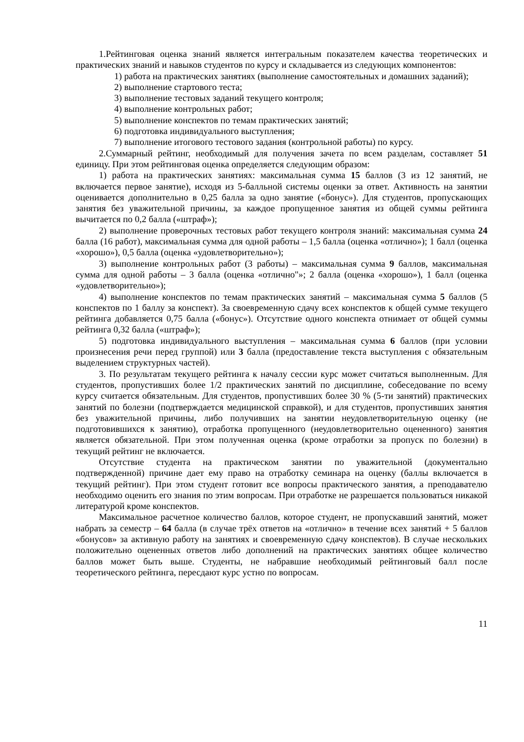1.Рейтинговая оценка знаний является интегральным показателем качества теоретических и практических знаний и навыков студентов по курсу и складывается из следующих компонентов:
1) работа на практических занятиях (выполнение самостоятельных и домашних заданий);
2) выполнение стартового теста;
3) выполнение тестовых заданий текущего контроля;
4) выполнение контрольных работ;
5) выполнение конспектов по темам практических занятий;
6) подготовка индивидуального выступления;
7) выполнение итогового тестового задания (контрольной работы) по курсу.
2.Суммарный рейтинг, необходимый для получения зачета по всем разделам, составляет 51 единицу. При этом рейтинговая оценка определяется следующим образом:
1) работа на практических занятиях: максимальная сумма 15 баллов (3 из 12 занятий, не включается первое занятие), исходя из 5-балльной системы оценки за ответ. Активность на занятии оценивается дополнительно в 0,25 балла за одно занятие («бонус»). Для студентов, пропускающих занятия без уважительной причины, за каждое пропущенное занятия из общей суммы рейтинга вычитается по 0,2 балла («штраф»);
2) выполнение проверочных тестовых работ текущего контроля знаний: максимальная сумма 24 балла (16 работ), максимальная сумма для одной работы – 1,5 балла (оценка «отлично»); 1 балл (оценка «хорошо»), 0,5 балла (оценка «удовлетворительно»);
3) выполнение контрольных работ (3 работы) – максимальная сумма 9 баллов, максимальная сумма для одной работы – 3 балла (оценка «отлично"»; 2 балла (оценка «хорошо»), 1 балл (оценка «удовлетворительно»);
4) выполнение конспектов по темам практических занятий – максимальная сумма 5 баллов (5 конспектов по 1 баллу за конспект). За своевременную сдачу всех конспектов к общей сумме текущего рейтинга добавляется 0,75 балла («бонус»). Отсутствие одного конспекта отнимает от общей суммы рейтинга 0,32 балла («штраф»);
5) подготовка индивидуального выступления – максимальная сумма 6 баллов (при условии произнесения речи перед группой) или 3 балла (предоставление текста выступления с обязательным выделением структурных частей).
3. По результатам текущего рейтинга к началу сессии курс может считаться выполненным. Для студентов, пропустивших более 1/2 практических занятий по дисциплине, собеседование по всему курсу считается обязательным. Для студентов, пропустивших более 30 % (5-ти занятий) практических занятий по болезни (подтверждается медицинской справкой), и для студентов, пропустивших занятия без уважительной причины, либо получивших на занятии неудовлетворительную оценку (не подготовившихся к занятию), отработка пропущенного (неудовлетворительно оцененного) занятия является обязательной. При этом полученная оценка (кроме отработки за пропуск по болезни) в текущий рейтинг не включается.
Отсутствие студента на практическом занятии по уважительной (документально подтвержденной) причине дает ему право на отработку семинара на оценку (баллы включается в текущий рейтинг). При этом студент готовит все вопросы практического занятия, а преподавателю необходимо оценить его знания по этим вопросам. При отработке не разрешается пользоваться никакой литературой кроме конспектов.
Максимальное расчетное количество баллов, которое студент, не пропускавший занятий, может набрать за семестр – 64 балла (в случае трёх ответов на «отлично» в течение всех занятий + 5 баллов «бонусов» за активную работу на занятиях и своевременную сдачу конспектов). В случае нескольких положительно оцененных ответов либо дополнений на практических занятиях общее количество баллов может быть выше. Студенты, не набравшие необходимый рейтинговый балл после теоретического рейтинга, пересдают курс устно по вопросам.
11